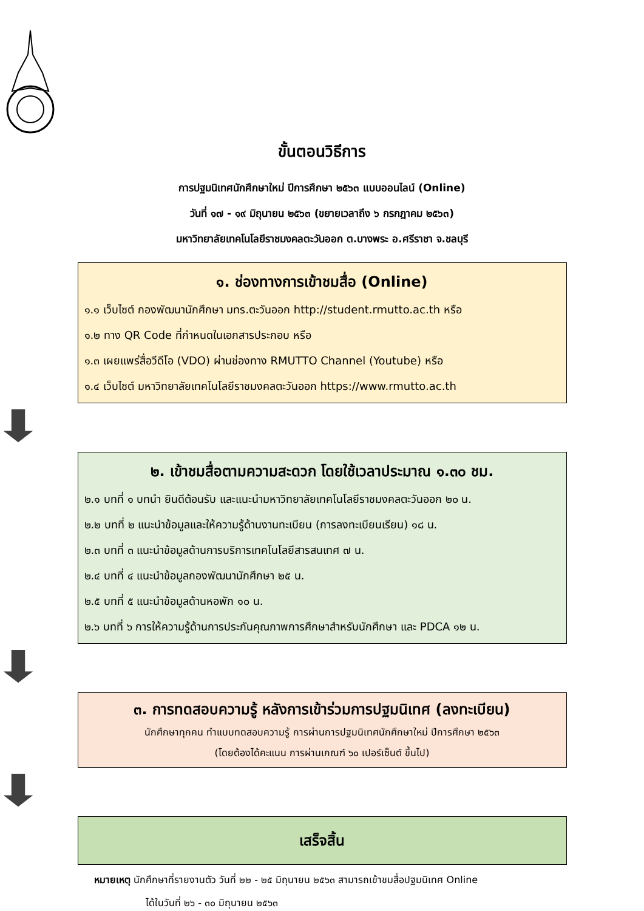ขั้นตอนวิธีการ
การปฐมนิเทศนักศึกษาใหม่ ปีการศึกษา ๒๕๖๓ แบบออนไลน์ (Online)
วันที่ ๑๗ - ๑๙ มิถุนายน ๒๕๖๓ (ขยายเวลาถึง ๖ กรกฎาคม ๒๕๖๓)
มหาวิทยาลัยเทคโนโลยีราชมงคลตะวันออก ต.บางพระ อ.ศรีราชา จ.ชลบุรี
๑. ช่องทางการเข้าชมสื่อ (Online)
๑.๑ เว็บไซต์ กองพัฒนานักศึกษา มทร.ตะวันออก http://student.rmutto.ac.th หรือ
๑.๒ ทาง QR Code ที่กำหนดในเอกสารประกอบ หรือ
๑.๓ เผยแพร่สื่อวีดีโอ (VDO) ผ่านช่องทาง RMUTTO Channel (Youtube) หรือ
๑.๔ เว็บไซต์ มหาวิทยาลัยเทคโนโลยีราชมงคลตะวันออก https://www.rmutto.ac.th
๒. เข้าชมสื่อตามความสะดวก โดยใช้เวลาประมาณ ๑.๓๐ ชม.
๒.๑ บทที่ ๑ บทนำ ยินดีต้อนรับ และแนะนำมหาวิทยาลัยเทคโนโลยีราชมงคลตะวันออก ๒๐ น.
๒.๒ บทที่ ๒ แนะนำข้อมูลและให้ความรู้ด้านงานทะเบียน (การลงทะเบียนเรียน) ๑๘ น.
๒.๓ บทที่ ๓ แนะนำข้อมูลด้านการบริการเทคโนโลยีสารสนเทศ ๗ น.
๒.๔ บทที่ ๔ แนะนำข้อมูลกองพัฒนานักศึกษา ๒๕ น.
๒.๕ บทที่ ๕ แนะนำข้อมูลด้านหอพัก ๑๐ น.
๒.๖ บทที่ ๖ การให้ความรู้ด้านการประกันคุณภาพการศึกษาสำหรับนักศึกษา และ PDCA ๑๒ น.
๓. การทดสอบความรู้ หลังการเข้าร่วมการปฐมนิเทศ (ลงทะเบียน)
นักศึกษาทุกคน ทำแบบทดสอบความรู้ การผ่านการปฐมนิเทศนักศึกษาใหม่ ปีการศึกษา ๒๕๖๓
(โดยต้องได้คะแนน การผ่านเกณฑ์ ๖๐ เปอร์เซ็นต์ ขึ้นไป)
เสร็จสิ้น
หมายเหตุ นักศึกษาที่รายงานตัว วันที่ ๒๒ - ๒๕ มิถุนายน ๒๕๖๓ สามารถเข้าชมสื่อปฐมนิเทศ Online
ได้ในวันที่ ๒๖ - ๓๐ มิถุนายน ๒๕๖๓